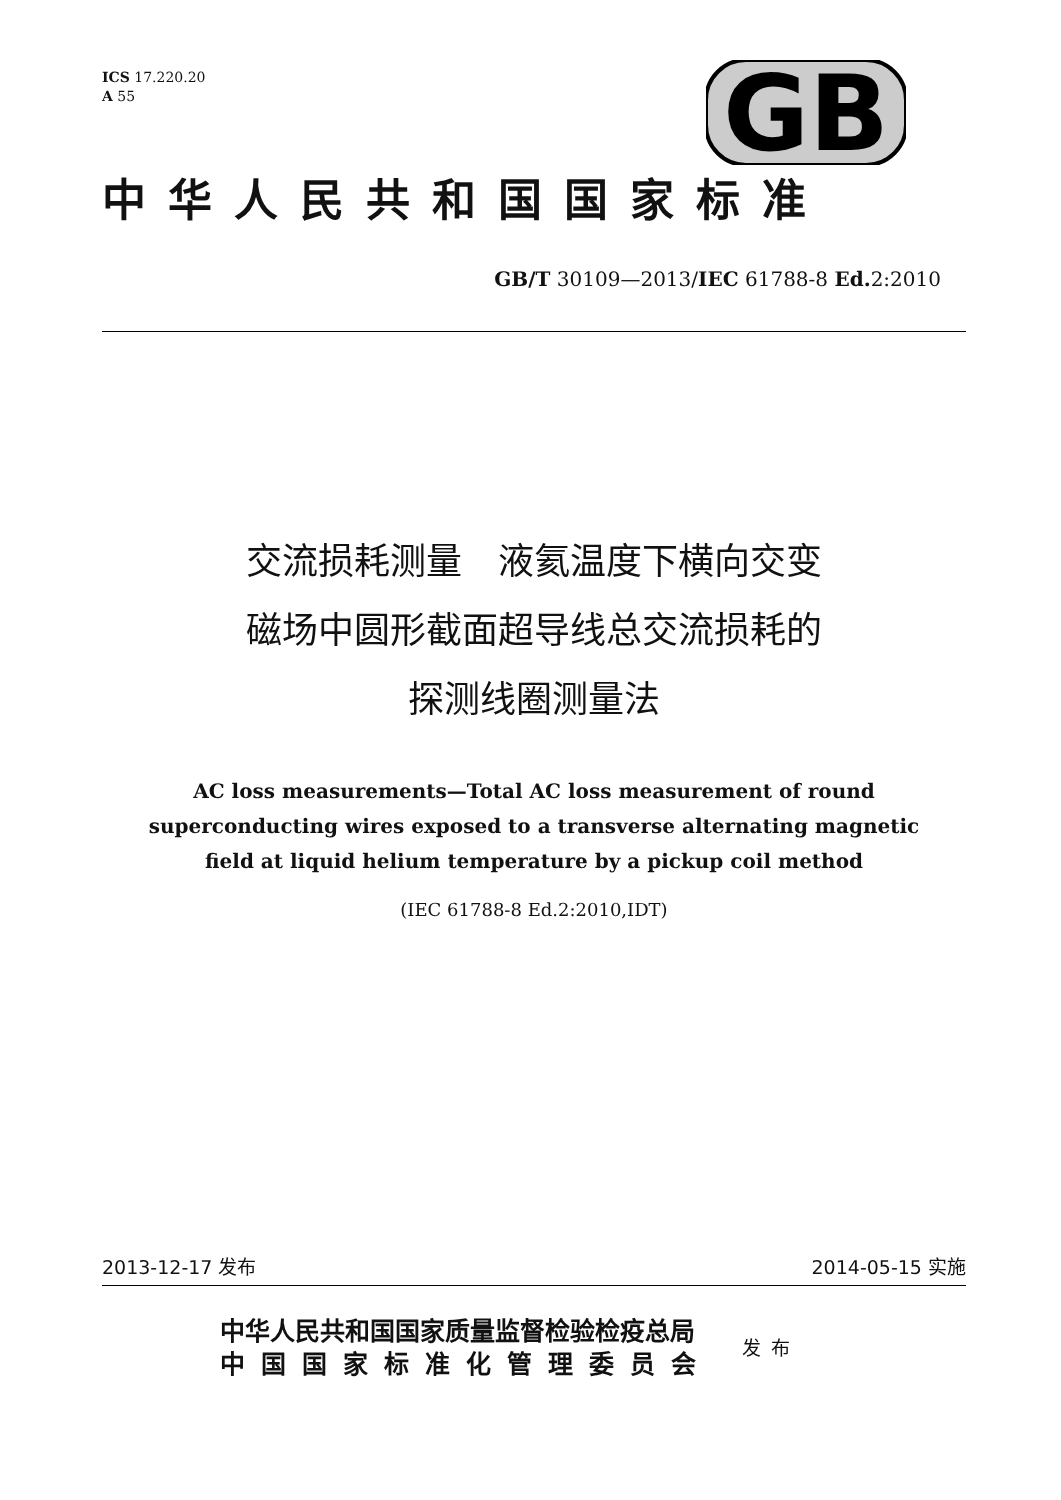GB
ICS 17.220.20
A 55
中华人民共和国国家标准
GB/T 30109—2013/IEC 61788-8 Ed. 2:2010
交流损耗测量　液氦温度下横向交变
磁场中圆形截面超导线总交流损耗的
探测线圈测量法
AC loss measurements—Total AC loss measurement of round
superconducting wires exposed to a transverse alternating magnetic
field at liquid helium temperature by a pickup coil method
(IEC 61788-8 Ed.2:2010,IDT)
2013-12-17 发布 2014-05-15 实施
中华人民共和国国家质量监督检验检疫总局
中国国家标准化管理委员会
发布